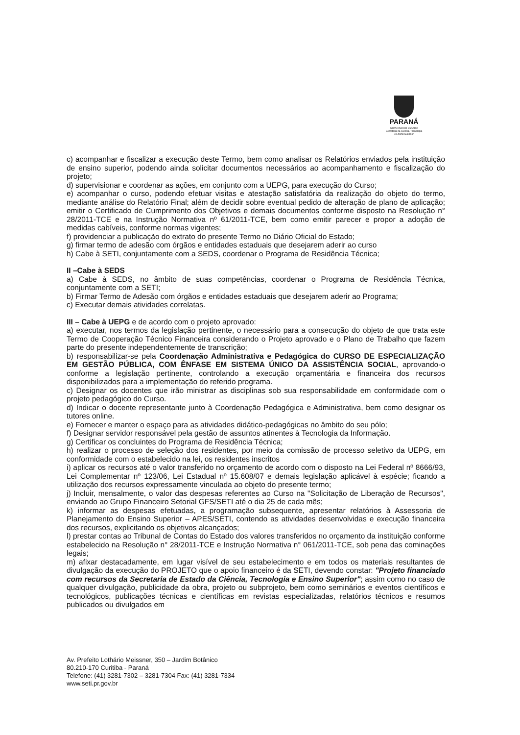PARANÁ
GOVERNO DO ESTADO
Secretaria da Ciência, Tecnologia
e Ensino Superior
c) acompanhar e fiscalizar a execução deste Termo, bem como analisar os Relatórios enviados pela instituição de ensino superior, podendo ainda solicitar documentos necessários ao acompanhamento e fiscalização do projeto;
d) supervisionar e coordenar as ações, em conjunto com a UEPG, para execução do Curso;
e) acompanhar o curso, podendo efetuar visitas e atestação satisfatória da realização do objeto do termo, mediante análise do Relatório Final; além de decidir sobre eventual pedido de alteração de plano de aplicação; emitir o Certificado de Cumprimento dos Objetivos e demais documentos conforme disposto na Resolução n° 28/2011-TCE e na Instrução Normativa nº 61/2011-TCE, bem como emitir parecer e propor a adoção de medidas cabíveis, conforme normas vigentes;
f) providenciar a publicação do extrato do presente Termo no Diário Oficial do Estado;
g) firmar termo de adesão com órgãos e entidades estaduais que desejarem aderir ao curso
h) Cabe à SETI, conjuntamente com a SEDS, coordenar o Programa de Residência Técnica;
II –Cabe à SEDS
a) Cabe à SEDS, no âmbito de suas competências, coordenar o Programa de Residência Técnica, conjuntamente com a SETI;
b) Firmar Termo de Adesão com órgãos e entidades estaduais que desejarem aderir ao Programa;
c) Executar demais atividades correlatas.
III – Cabe à UEPG e de acordo com o projeto aprovado:
a) executar, nos termos da legislação pertinente, o necessário para a consecução do objeto de que trata este Termo de Cooperação Técnico Financeira considerando o Projeto aprovado e o Plano de Trabalho que fazem parte do presente independentemente de transcrição;
b) responsabilizar-se pela Coordenação Administrativa e Pedagógica do CURSO DE ESPECIALIZAÇÃO EM GESTÃO PÚBLICA, COM ÊNFASE EM SISTEMA ÚNICO DA ASSISTÊNCIA SOCIAL, aprovando-o conforme a legislação pertinente, controlando a execução orçamentária e financeira dos recursos disponibilizados para a implementação do referido programa.
c) Designar os docentes que irão ministrar as disciplinas sob sua responsabilidade em conformidade com o projeto pedagógico do Curso.
d) Indicar o docente representante junto à Coordenação Pedagógica e Administrativa, bem como designar os tutores online.
e) Fornecer e manter o espaço para as atividades didático-pedagógicas no âmbito do seu pólo;
f) Designar servidor responsável pela gestão de assuntos atinentes à Tecnologia da Informação.
g) Certificar os concluintes do Programa de Residência Técnica;
h) realizar o processo de seleção dos residentes, por meio da comissão de processo seletivo da UEPG, em conformidade com o estabelecido na lei, os residentes inscritos
i) aplicar os recursos até o valor transferido no orçamento de acordo com o disposto na Lei Federal nº 8666/93, Lei Complementar nº 123/06, Lei Estadual nº 15.608/07 e demais legislação aplicável à espécie; ficando a utilização dos recursos expressamente vinculada ao objeto do presente termo;
j) Incluir, mensalmente, o valor das despesas referentes ao Curso na "Solicitação de Liberação de Recursos", enviando ao Grupo Financeiro Setorial GFS/SETI até o dia 25 de cada mês;
k) informar as despesas efetuadas, a programação subsequente, apresentar relatórios à Assessoria de Planejamento do Ensino Superior – APES/SETI, contendo as atividades desenvolvidas e execução financeira dos recursos, explicitando os objetivos alcançados;
l) prestar contas ao Tribunal de Contas do Estado dos valores transferidos no orçamento da instituição conforme estabelecido na Resolução n° 28/2011-TCE e Instrução Normativa n° 061/2011-TCE, sob pena das cominações legais;
m) afixar destacadamente, em lugar visível de seu estabelecimento e em todos os materiais resultantes de divulgação da execução do PROJETO que o apoio financeiro é da SETI, devendo constar: "Projeto financiado com recursos da Secretaria de Estado da Ciência, Tecnologia e Ensino Superior"; assim como no caso de qualquer divulgação, publicidade da obra, projeto ou subprojeto, bem como seminários e eventos científicos e tecnológicos, publicações técnicas e científicas em revistas especializadas, relatórios técnicos e resumos publicados ou divulgados em
Av. Prefeito Lothário Meissner, 350 – Jardim Botânico
80.210-170 Curitiba - Paraná
Telefone: (41) 3281-7302 – 3281-7304 Fax: (41) 3281-7334
www.seti.pr.gov.br